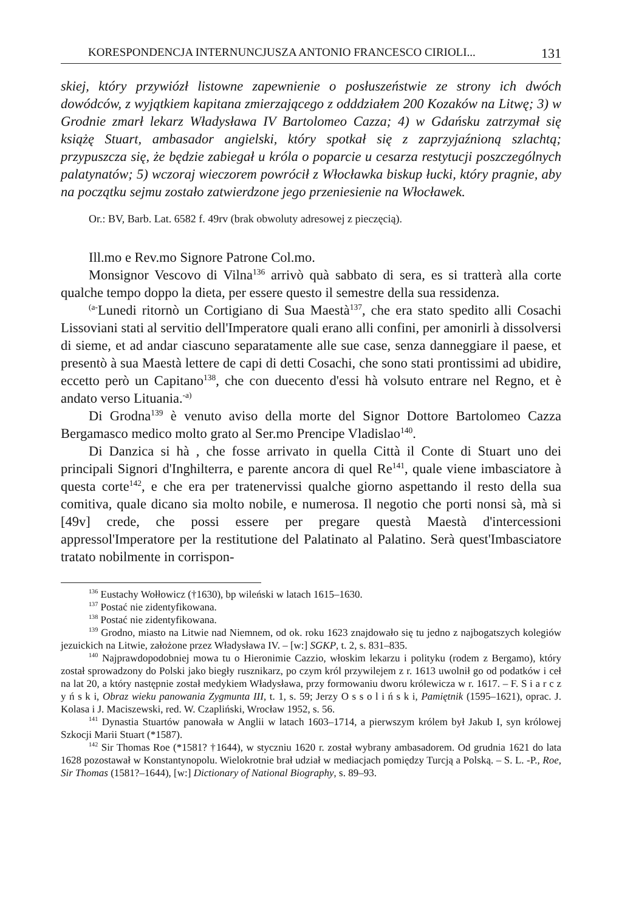KORESPONDENCJA INTERNUNCJUSZA ANTONIO FRANCESCO CIRIOLI... 131
skiej, który przywiózł listowne zapewnienie o posłuszeństwie ze strony ich dwóch dowódców, z wyjątkiem kapitana zmierzającego z odddziałem 200 Kozaków na Litwę; 3) w Grodnie zmarł lekarz Władysława IV Bartolomeo Cazza; 4) w Gdańsku zatrzymał się książę Stuart, ambasador angielski, który spotkał się z zaprzyjaźnioną szlachtą; przypuszcza się, że będzie zabiegał u króla o poparcie u cesarza restytucji poszczególnych palatynatów; 5) wczoraj wieczorem powrócił z Włocławka biskup łucki, który pragnie, aby na początku sejmu zostało zatwierdzone jego przeniesienie na Włocławek.
Or.: BV, Barb. Lat. 6582 f. 49rv (brak obwoluty adresowej z pieczęcią).
Ill.mo e Rev.mo Signore Patrone Col.mo.
Monsignor Vescovo di Vilna<sup>136</sup> arrivò quà sabbato di sera, es si tratterà alla corte qualche tempo doppo la dieta, per essere questo il semestre della sua ressidenza.
<sup>(a-</sup>Lunedi ritornò un Cortigiano di Sua Maestà<sup>137</sup>, che era stato spedito alli Cosachi Lissoviani stati al servitio dell'Imperatore quali erano alli confini, per amonirli à dissolversi di sieme, et ad andar ciascuno separatamente alle sue case, senza danneggiare il paese, et presentò à sua Maestà lettere de capi di detti Cosachi, che sono stati prontissimi ad ubidire, eccetto però un Capitano<sup>138</sup>, che con duecento d'essi hà volsuto entrare nel Regno, et è andato verso Lituania.<sup>-a)</sup>
Di Grodna<sup>139</sup> è venuto aviso della morte del Signor Dottore Bartolomeo Cazza Bergamasco medico molto grato al Ser.mo Prencipe Vladislao<sup>140</sup>.
Di Danzica si hà , che fosse arrivato in quella Città il Conte di Stuart uno dei principali Signori d'Inghilterra, e parente ancora di quel Re<sup>141</sup>, quale viene imbasciatore à questa corte<sup>142</sup>, e che era per tratenervissi qualche giorno aspettando il resto della sua comitiva, quale dicano sia molto nobile, e numerosa. Il negotio che porti nonsi sà, mà si [49v] crede, che possi essere per pregare questà Maestà d'intercessioni appressol'Imperatore per la restitutione del Palatinato al Palatino. Serà quest'Imbasciatore tratato nobilmente in corrispon-
<sup>136</sup> Eustachy Wołłowicz (†1630), bp wileński w latach 1615–1630.
<sup>137</sup> Postać nie zidentyfikowana.
<sup>138</sup> Postać nie zidentyfikowana.
<sup>139</sup> Grodno, miasto na Litwie nad Niemnem, od ok. roku 1623 znajdowało się tu jedno z najbogatszych kolegiów jezuickich na Litwie, założone przez Władysława IV. – [w:] SGKP, t. 2, s. 831–835.
<sup>140</sup> Najprawdopodobniej mowa tu o Hieronimie Cazzio, włoskim lekarzu i polityku (rodem z Bergamo), który został sprowadzony do Polski jako biegły rusznikarz, po czym król przywilejem z r. 1613 uwolnił go od podatków i ceł na lat 20, a który następnie został medykiem Władysława, przy formowaniu dworu królewicza w r. 1617. – F. S i a r c z y ń s k i, Obraz wieku panowania Zygmunta III, t. 1, s. 59; Jerzy O s s o l i ń s k i, Pamiętnik (1595–1621), oprac. J. Kolasa i J. Maciszewski, red. W. Czapliński, Wrocław 1952, s. 56.
<sup>141</sup> Dynastia Stuartów panowała w Anglii w latach 1603–1714, a pierwszym królem był Jakub I, syn królowej Szkocji Marii Stuart (*1587).
<sup>142</sup> Sir Thomas Roe (*1581? †1644), w styczniu 1620 r. został wybrany ambasadorem. Od grudnia 1621 do lata 1628 pozostawał w Konstantynopolu. Wielokrotnie brał udział w mediacjach pomiędzy Turcją a Polską. – S. L. -P., Roe, Sir Thomas (1581?–1644), [w:] Dictionary of National Biography, s. 89–93.